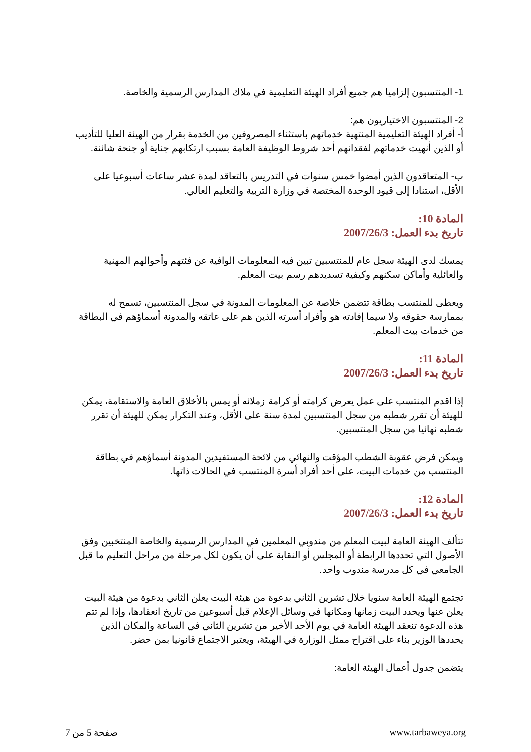1- المنتسبون إلزاميا هم جميع أفراد الهيئة التعليمية في ملاك المدارس الرسمية والخاصة.
2- المنتسبون الاختياريون هم:
أ- أفراد الهيئة التعليمية المنتهية خدماتهم باستثناء المصروفين من الخدمة بقرار من الهيئة العليا للتأديب أو الذين أنهيت خدماتهم لفقدانهم أحد شروط الوظيفة العامة بسبب ارتكابهم جناية أو جنحة شائنة.
ب- المتعاقدون الذين أمضوا خمس سنوات في التدريس بالتعاقد لمدة عشر ساعات أسبوعيا على الأقل، استنادا إلى قيود الوحدة المختصة في وزارة التربية والتعليم العالي.
المادة 10:
تاريخ بدء العمل: 2007/26/3
يمسك لدى الهيئة سجل عام للمنتسبين تبين فيه المعلومات الوافية عن فئتهم وأحوالهم المهنية والعائلية وأماكن سكنهم وكيفية تسديدهم رسم بيت المعلم.
ويعطى للمنتسب بطاقة تتضمن خلاصة عن المعلومات المدونة في سجل المنتسبين، تسمح له بممارسة حقوقه ولا سيما إفادته هو وأفراد أسرته الذين هم على عاتقه والمدونة أسماؤهم في البطاقة من خدمات بيت المعلم.
المادة 11:
تاريخ بدء العمل: 2007/26/3
إذا اقدم المنتسب على عمل يعرض كرامته أو كرامة زملائه أو يمس بالأخلاق العامة والاستقامة، يمكن للهيئة أن تقرر شطبه من سجل المنتسبين لمدة سنة على الأقل، وعند التكرار يمكن للهيئة أن تقرر شطبه نهائيا من سجل المنتسبين.
ويمكن فرض عقوبة الشطب المؤقت والنهائي من لائحة المستفيدين المدونة أسماؤهم في بطاقة المنتسب من خدمات البيت، على أحد أفراد أسرة المنتسب في الحالات ذاتها.
المادة 12:
تاريخ بدء العمل: 2007/26/3
تتألف الهيئة العامة لبيت المعلم من مندوبي المعلمين في المدارس الرسمية والخاصة المنتخبين وفق الأصول التي تحددها الرابطة أو المجلس أو النقابة على أن يكون لكل مرحلة من مراحل التعليم ما قبل الجامعي في كل مدرسة مندوب واحد.
تجتمع الهيئة العامة سنويا خلال تشرين الثاني بدعوة من هيئة البيت يعلن الثاني بدعوة من هيئة البيت يعلن عنها ويحدد البيت زمانها ومكانها في وسائل الإعلام قبل أسبوعين من تاريخ انعقادها، وإذا لم تتم هذه الدعوة تنعقد الهيئة العامة في يوم الأحد الأخير من تشرين الثاني في الساعة والمكان الذين يحددها الوزير بناء على اقتراح ممثل الوزارة في الهيئة، ويعتبر الاجتماع قانونيا بمن حضر.
يتضمن جدول أعمال الهيئة العامة:
صفحة 5 من 7 www.tarbaweya.org